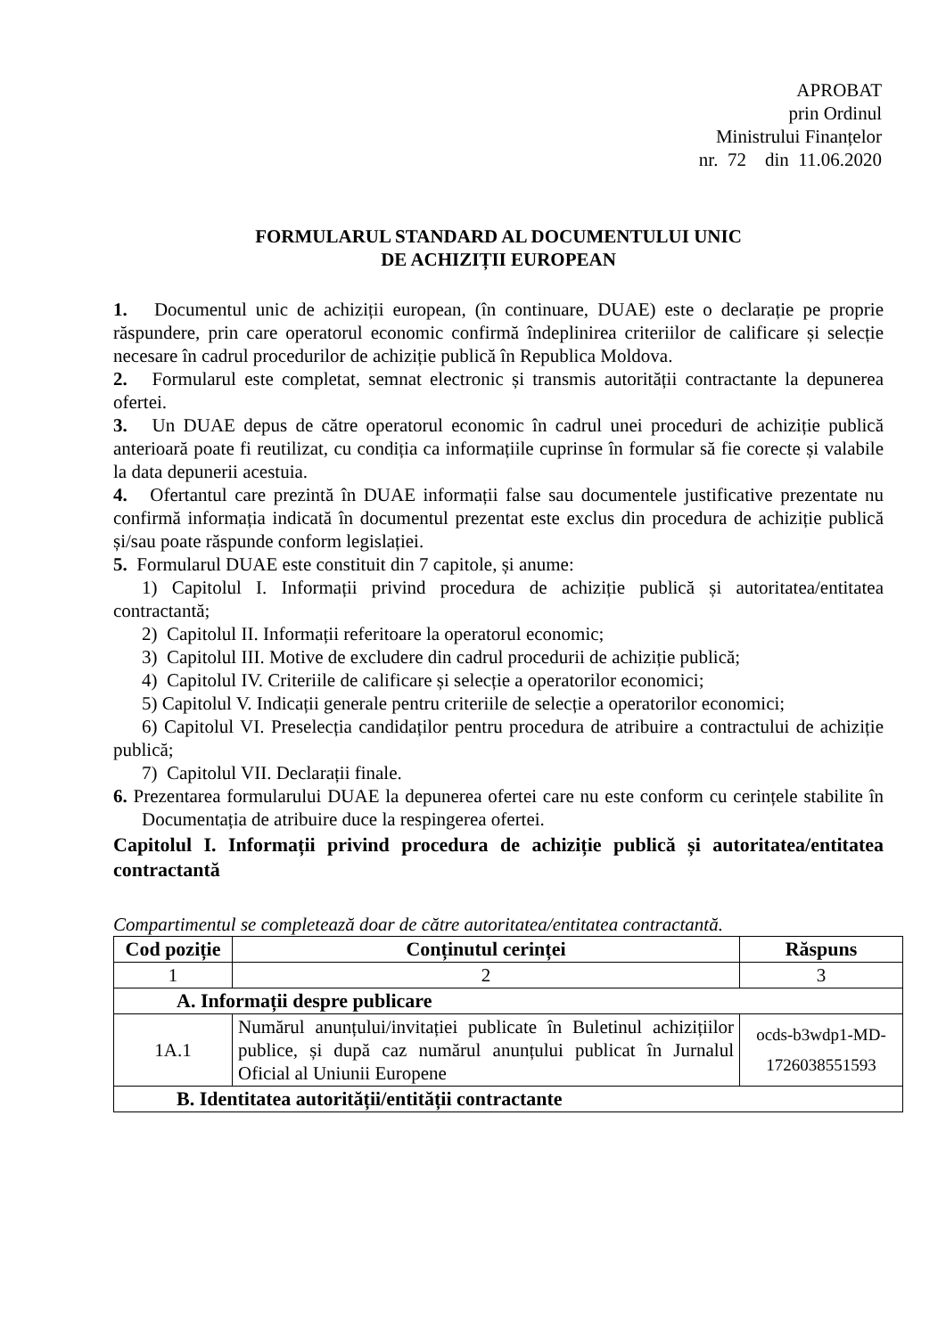APROBAT
prin Ordinul
Ministrului Finanțelor
nr. 72 din 11.06.2020
FORMULARUL STANDARD AL DOCUMENTULUI UNIC
DE ACHIZIȚII EUROPEAN
1. Documentul unic de achiziții european, (în continuare, DUAE) este o declarație pe proprie răspundere, prin care operatorul economic confirmă îndeplinirea criteriilor de calificare și selecție necesare în cadrul procedurilor de achiziție publică în Republica Moldova.
2. Formularul este completat, semnat electronic și transmis autorității contractante la depunerea ofertei.
3. Un DUAE depus de către operatorul economic în cadrul unei proceduri de achiziție publică anterioară poate fi reutilizat, cu condiția ca informațiile cuprinse în formular să fie corecte și valabile la data depunerii acestuia.
4. Ofertantul care prezintă în DUAE informații false sau documentele justificative prezentate nu confirmă informația indicată în documentul prezentat este exclus din procedura de achiziție publică și/sau poate răspunde conform legislației.
5. Formularul DUAE este constituit din 7 capitole, și anume:
1) Capitolul I. Informații privind procedura de achiziție publică și autoritatea/entitatea contractantă;
2) Capitolul II. Informații referitoare la operatorul economic;
3) Capitolul III. Motive de excludere din cadrul procedurii de achiziție publică;
4) Capitolul IV. Criteriile de calificare și selecție a operatorilor economici;
5) Capitolul V. Indicații generale pentru criteriile de selecție a operatorilor economici;
6) Capitolul VI. Preselecția candidaților pentru procedura de atribuire a contractului de achiziție publică;
7) Capitolul VII. Declarații finale.
6. Prezentarea formularului DUAE la depunerea ofertei care nu este conform cu cerințele stabilite în Documentația de atribuire duce la respingerea ofertei.
Capitolul I. Informații privind procedura de achiziție publică și autoritatea/entitatea contractantă
Compartimentul se completează doar de către autoritatea/entitatea contractantă.
| Cod poziție | Conținutul cerinței | Răspuns |
| --- | --- | --- |
| 1 | 2 | 3 |
| A. Informații despre publicare | | |
| 1A.1 | Numărul anunțului/invitației publicate în Buletinul achizițiilor publice, și după caz numărul anunțului publicat în Jurnalul Oficial al Uniunii Europene | ocds-b3wdp1-MD-1726038551593 |
| B. Identitatea autorității/entității contractante | | |